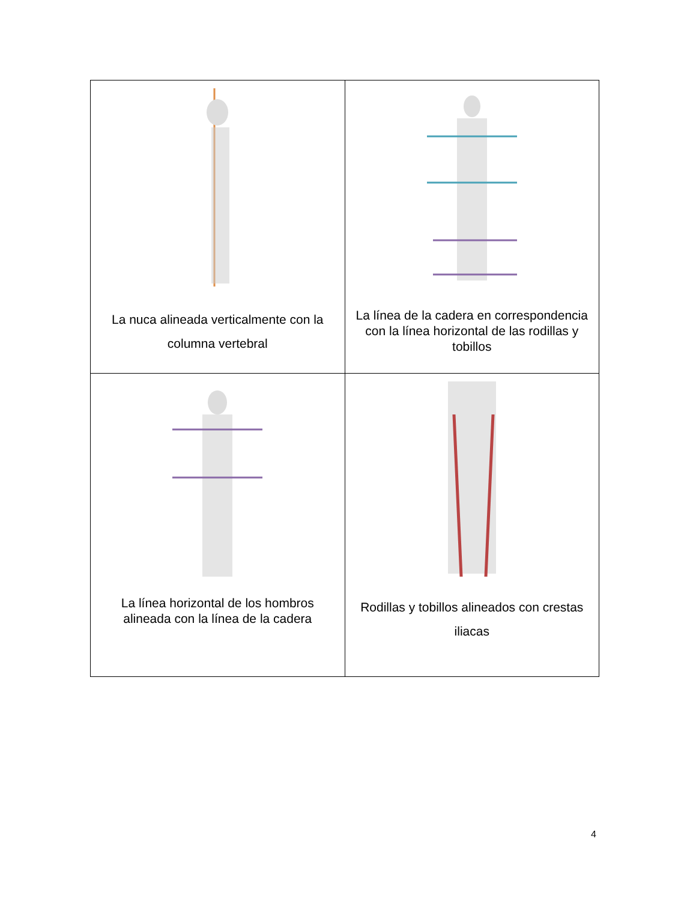| La nuca alineada verticalmente con la columna vertebral | La línea de la cadera en correspondencia con la línea horizontal de las rodillas y tobillos |
| La línea horizontal de los hombros alineada con la línea de la cadera | Rodillas y tobillos alineados con crestas iliacas |
4